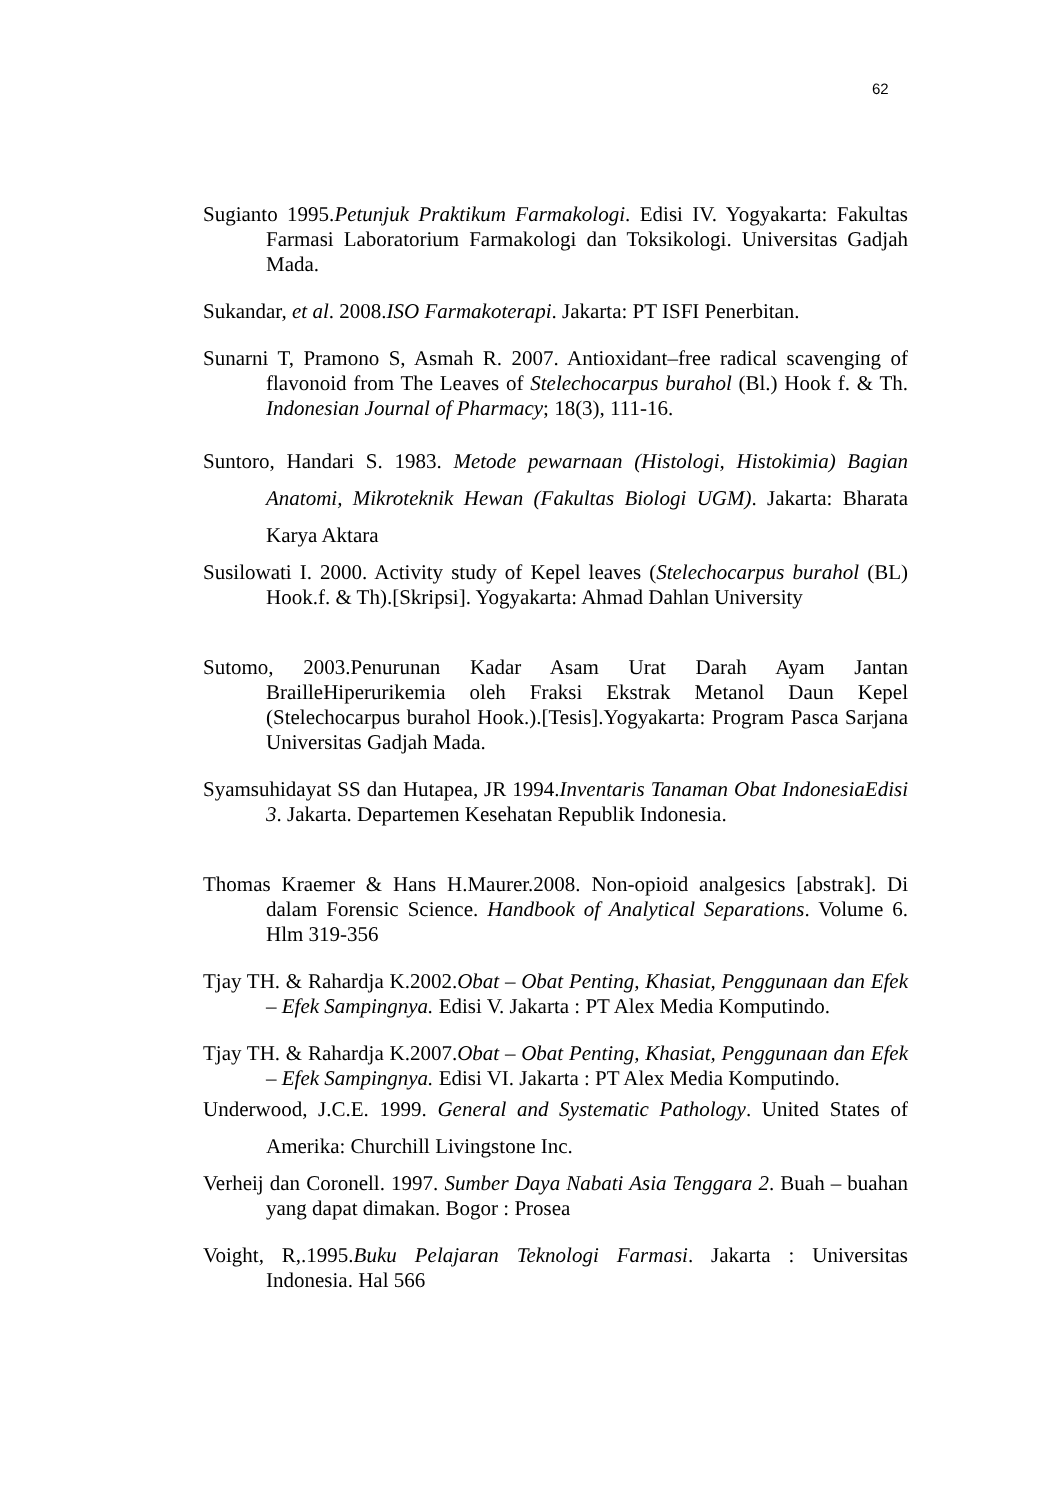62
Sugianto 1995.Petunjuk Praktikum Farmakologi. Edisi IV. Yogyakarta: Fakultas Farmasi Laboratorium Farmakologi dan Toksikologi. Universitas Gadjah Mada.
Sukandar, et al. 2008.ISO Farmakoterapi. Jakarta: PT ISFI Penerbitan.
Sunarni T, Pramono S, Asmah R. 2007. Antioxidant–free radical scavenging of flavonoid from The Leaves of Stelechocarpus burahol (Bl.) Hook f. & Th. Indonesian Journal of Pharmacy; 18(3), 111-16.
Suntoro, Handari S. 1983. Metode pewarnaan (Histologi, Histokimia) Bagian Anatomi, Mikroteknik Hewan (Fakultas Biologi UGM). Jakarta: Bharata Karya Aktara
Susilowati I. 2000. Activity study of Kepel leaves (Stelechocarpus burahol (BL) Hook.f. & Th).[Skripsi]. Yogyakarta: Ahmad Dahlan University
Sutomo, 2003.Penurunan Kadar Asam Urat Darah Ayam Jantan BrailleHiperurikemia oleh Fraksi Ekstrak Metanol Daun Kepel (Stelechocarpus burahol Hook.).[Tesis].Yogyakarta: Program Pasca Sarjana Universitas Gadjah Mada.
Syamsuhidayat SS dan Hutapea, JR 1994.Inventaris Tanaman Obat IndonesiaEdisi 3. Jakarta. Departemen Kesehatan Republik Indonesia.
Thomas Kraemer & Hans H.Maurer.2008. Non-opioid analgesics [abstrak]. Di dalam Forensic Science. Handbook of Analytical Separations. Volume 6. Hlm 319-356
Tjay TH. & Rahardja K.2002.Obat – Obat Penting, Khasiat, Penggunaan dan Efek – Efek Sampingnya. Edisi V. Jakarta : PT Alex Media Komputindo.
Tjay TH. & Rahardja K.2007.Obat – Obat Penting, Khasiat, Penggunaan dan Efek – Efek Sampingnya. Edisi VI. Jakarta : PT Alex Media Komputindo.
Underwood, J.C.E. 1999. General and Systematic Pathology. United States of Amerika: Churchill Livingstone Inc.
Verheij dan Coronell. 1997. Sumber Daya Nabati Asia Tenggara 2. Buah – buahan yang dapat dimakan. Bogor : Prosea
Voight, R,.1995.Buku Pelajaran Teknologi Farmasi. Jakarta : Universitas Indonesia. Hal 566